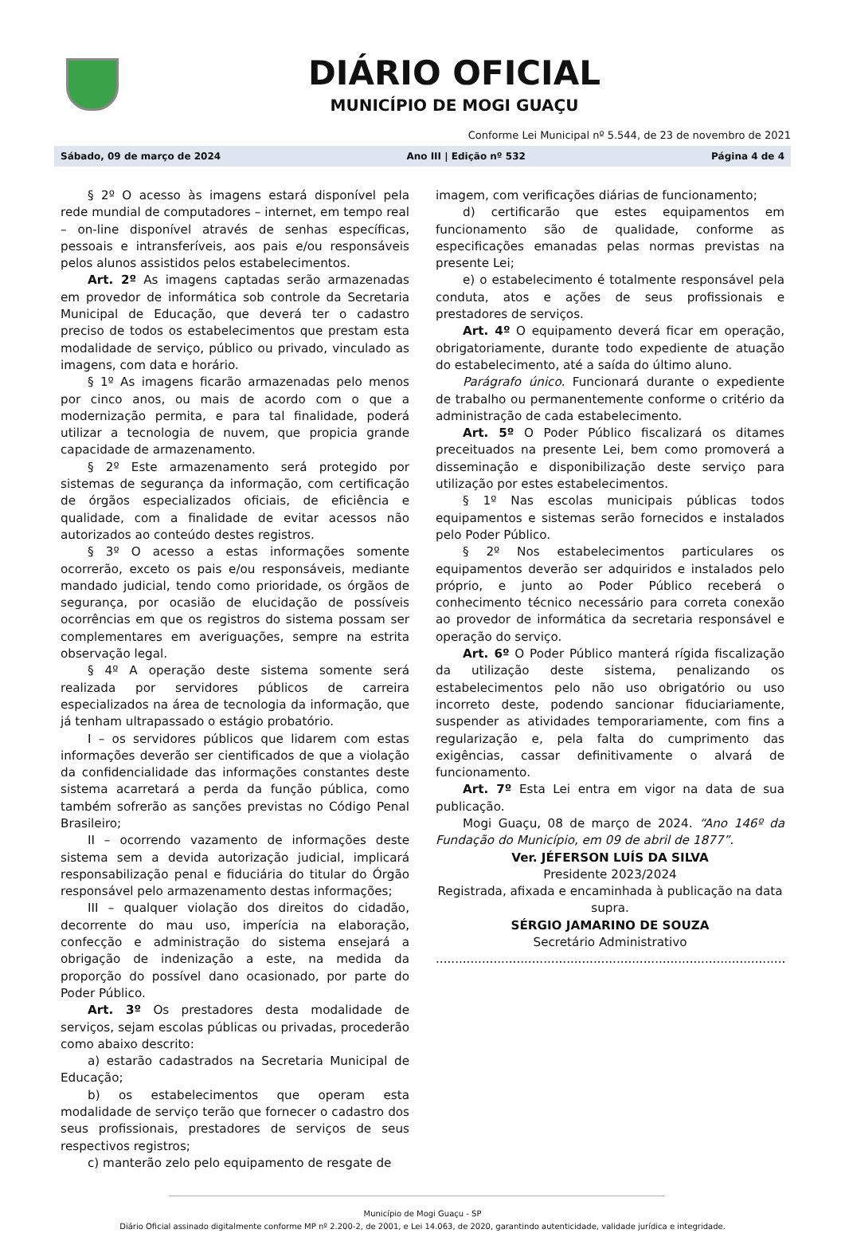DIÁRIO OFICIAL
MUNICÍPIO DE MOGI GUAÇU
Conforme Lei Municipal nº 5.544, de 23 de novembro de 2021
Sábado, 09 de março de 2024 Ano III | Edição nº 532 Página 4 de 4
§ 2º O acesso às imagens estará disponível pela rede mundial de computadores – internet, em tempo real – on-line disponível através de senhas específicas, pessoais e intransferíveis, aos pais e/ou responsáveis pelos alunos assistidos pelos estabelecimentos.
Art. 2º As imagens captadas serão armazenadas em provedor de informática sob controle da Secretaria Municipal de Educação, que deverá ter o cadastro preciso de todos os estabelecimentos que prestam esta modalidade de serviço, público ou privado, vinculado as imagens, com data e horário.
§ 1º As imagens ficarão armazenadas pelo menos por cinco anos, ou mais de acordo com o que a modernização permita, e para tal finalidade, poderá utilizar a tecnologia de nuvem, que propicia grande capacidade de armazenamento.
§ 2º Este armazenamento será protegido por sistemas de segurança da informação, com certificação de órgãos especializados oficiais, de eficiência e qualidade, com a finalidade de evitar acessos não autorizados ao conteúdo destes registros.
§ 3º O acesso a estas informações somente ocorrerão, exceto os pais e/ou responsáveis, mediante mandado judicial, tendo como prioridade, os órgãos de segurança, por ocasião de elucidação de possíveis ocorrências em que os registros do sistema possam ser complementares em averiguações, sempre na estrita observação legal.
§ 4º A operação deste sistema somente será realizada por servidores públicos de carreira especializados na área de tecnologia da informação, que já tenham ultrapassado o estágio probatório.
I – os servidores públicos que lidarem com estas informações deverão ser cientificados de que a violação da confidencialidade das informações constantes deste sistema acarretará a perda da função pública, como também sofrerão as sanções previstas no Código Penal Brasileiro;
II – ocorrendo vazamento de informações deste sistema sem a devida autorização judicial, implicará responsabilização penal e fiduciária do titular do Órgão responsável pelo armazenamento destas informações;
III – qualquer violação dos direitos do cidadão, decorrente do mau uso, imperícia na elaboração, confecção e administração do sistema ensejará a obrigação de indenização a este, na medida da proporção do possível dano ocasionado, por parte do Poder Público.
Art. 3º Os prestadores desta modalidade de serviços, sejam escolas públicas ou privadas, procederão como abaixo descrito:
a) estarão cadastrados na Secretaria Municipal de Educação;
b) os estabelecimentos que operam esta modalidade de serviço terão que fornecer o cadastro dos seus profissionais, prestadores de serviços de seus respectivos registros;
c) manterão zelo pelo equipamento de resgate de
imagem, com verificações diárias de funcionamento;
d) certificarão que estes equipamentos em funcionamento são de qualidade, conforme as especificações emanadas pelas normas previstas na presente Lei;
e) o estabelecimento é totalmente responsável pela conduta, atos e ações de seus profissionais e prestadores de serviços.
Art. 4º O equipamento deverá ficar em operação, obrigatoriamente, durante todo expediente de atuação do estabelecimento, até a saída do último aluno.
Parágrafo único. Funcionará durante o expediente de trabalho ou permanentemente conforme o critério da administração de cada estabelecimento.
Art. 5º O Poder Público fiscalizará os ditames preceituados na presente Lei, bem como promoverá a disseminação e disponibilização deste serviço para utilização por estes estabelecimentos.
§ 1º Nas escolas municipais públicas todos equipamentos e sistemas serão fornecidos e instalados pelo Poder Público.
§ 2º Nos estabelecimentos particulares os equipamentos deverão ser adquiridos e instalados pelo próprio, e junto ao Poder Público receberá o conhecimento técnico necessário para correta conexão ao provedor de informática da secretaria responsável e operação do serviço.
Art. 6º O Poder Público manterá rígida fiscalização da utilização deste sistema, penalizando os estabelecimentos pelo não uso obrigatório ou uso incorreto deste, podendo sancionar fiduciariamente, suspender as atividades temporariamente, com fins a regularização e, pela falta do cumprimento das exigências, cassar definitivamente o alvará de funcionamento.
Art. 7º Esta Lei entra em vigor na data de sua publicação.
Mogi Guaçu, 08 de março de 2024. “Ano 146º da Fundação do Município, em 09 de abril de 1877”.
Ver. JÉFERSON LUÍS DA SILVA
Presidente 2023/2024
Registrada, afixada e encaminhada à publicação na data supra.
SÉRGIO JAMARINO DE SOUZA
Secretário Administrativo
................................................................................................................
Município de Mogi Guaçu - SP
Diário Oficial assinado digitalmente conforme MP nº 2.200-2, de 2001, e Lei 14.063, de 2020, garantindo autenticidade, validade jurídica e integridade.